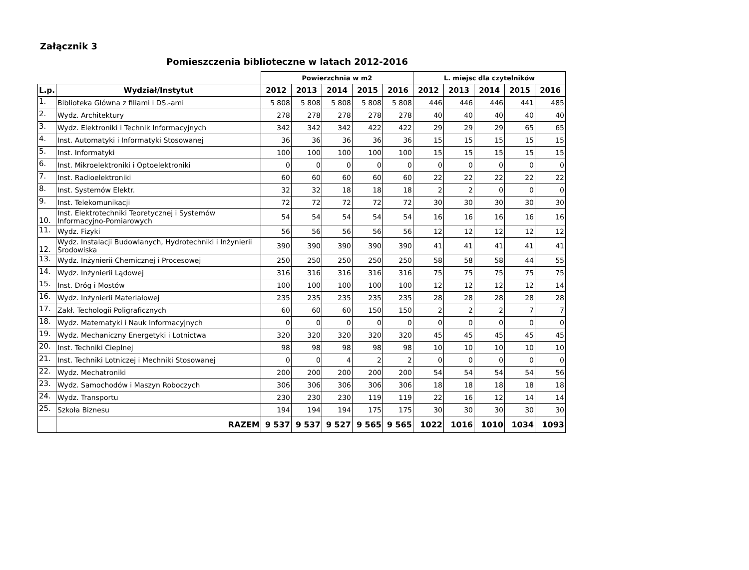Załącznik 3
Pomieszczenia biblioteczne w latach 2012-2016
| | | Powierzchnia w m2 | | | | | L. miejsc dla czytelników | | | | |
| --- | --- | --- | --- | --- | --- | --- | --- | --- | --- | --- | --- |
| L.p. | Wydział/Instytut | 2012 | 2013 | 2014 | 2015 | 2016 | 2012 | 2013 | 2014 | 2015 | 2016 |
| 1. | Biblioteka Główna z filiami i DS.-ami | 5 808 | 5 808 | 5 808 | 5 808 | 5 808 | 446 | 446 | 446 | 441 | 485 |
| 2. | Wydz. Architektury | 278 | 278 | 278 | 278 | 278 | 40 | 40 | 40 | 40 | 40 |
| 3. | Wydz. Elektroniki i Technik Informacyjnych | 342 | 342 | 342 | 422 | 422 | 29 | 29 | 29 | 65 | 65 |
| 4. | Inst. Automatyki i Informatyki Stosowanej | 36 | 36 | 36 | 36 | 36 | 15 | 15 | 15 | 15 | 15 |
| 5. | Inst. Informatyki | 100 | 100 | 100 | 100 | 100 | 15 | 15 | 15 | 15 | 15 |
| 6. | Inst. Mikroelektroniki i Optoelektroniki | 0 | 0 | 0 | 0 | 0 | 0 | 0 | 0 | 0 | 0 |
| 7. | Inst. Radioelektroniki | 60 | 60 | 60 | 60 | 60 | 22 | 22 | 22 | 22 | 22 |
| 8. | Inst. Systemów Elektr. | 32 | 32 | 18 | 18 | 18 | 2 | 2 | 0 | 0 | 0 |
| 9. | Inst. Telekomunikacji | 72 | 72 | 72 | 72 | 72 | 30 | 30 | 30 | 30 | 30 |
| 10. | Inst. Elektrotechniki Teoretycznej i Systemów Informacyjno-Pomiarowych | 54 | 54 | 54 | 54 | 54 | 16 | 16 | 16 | 16 | 16 |
| 11. | Wydz. Fizyki | 56 | 56 | 56 | 56 | 56 | 12 | 12 | 12 | 12 | 12 |
| 12. | Wydz. Instalacji Budowlanych, Hydrotechniki i Inżynierii Środowiska | 390 | 390 | 390 | 390 | 390 | 41 | 41 | 41 | 41 | 41 |
| 13. | Wydz. Inżynierii Chemicznej i Procesowej | 250 | 250 | 250 | 250 | 250 | 58 | 58 | 58 | 44 | 55 |
| 14. | Wydz. Inżynierii Lądowej | 316 | 316 | 316 | 316 | 316 | 75 | 75 | 75 | 75 | 75 |
| 15. | Inst. Dróg i Mostów | 100 | 100 | 100 | 100 | 100 | 12 | 12 | 12 | 12 | 14 |
| 16. | Wydz. Inżynierii Materiałowej | 235 | 235 | 235 | 235 | 235 | 28 | 28 | 28 | 28 | 28 |
| 17. | Zakł. Techologii Poligraficznych | 60 | 60 | 60 | 150 | 150 | 2 | 2 | 2 | 7 | 7 |
| 18. | Wydz. Matematyki i Nauk Informacyjnych | 0 | 0 | 0 | 0 | 0 | 0 | 0 | 0 | 0 | 0 |
| 19. | Wydz. Mechaniczny Energetyki i Lotnictwa | 320 | 320 | 320 | 320 | 320 | 45 | 45 | 45 | 45 | 45 |
| 20. | Inst. Techniki Cieplnej | 98 | 98 | 98 | 98 | 98 | 10 | 10 | 10 | 10 | 10 |
| 21. | Inst. Techniki Lotniczej i Mechniki Stosowanej | 0 | 0 | 4 | 2 | 2 | 0 | 0 | 0 | 0 | 0 |
| 22. | Wydz. Mechatroniki | 200 | 200 | 200 | 200 | 200 | 54 | 54 | 54 | 54 | 56 |
| 23. | Wydz. Samochodów i Maszyn Roboczych | 306 | 306 | 306 | 306 | 306 | 18 | 18 | 18 | 18 | 18 |
| 24. | Wydz. Transportu | 230 | 230 | 230 | 119 | 119 | 22 | 16 | 12 | 14 | 14 |
| 25. | Szkoła Biznesu | 194 | 194 | 194 | 175 | 175 | 30 | 30 | 30 | 30 | 30 |
| | RAZEM | 9 537 | 9 537 | 9 527 | 9 565 | 9 565 | 1022 | 1016 | 1010 | 1034 | 1093 |